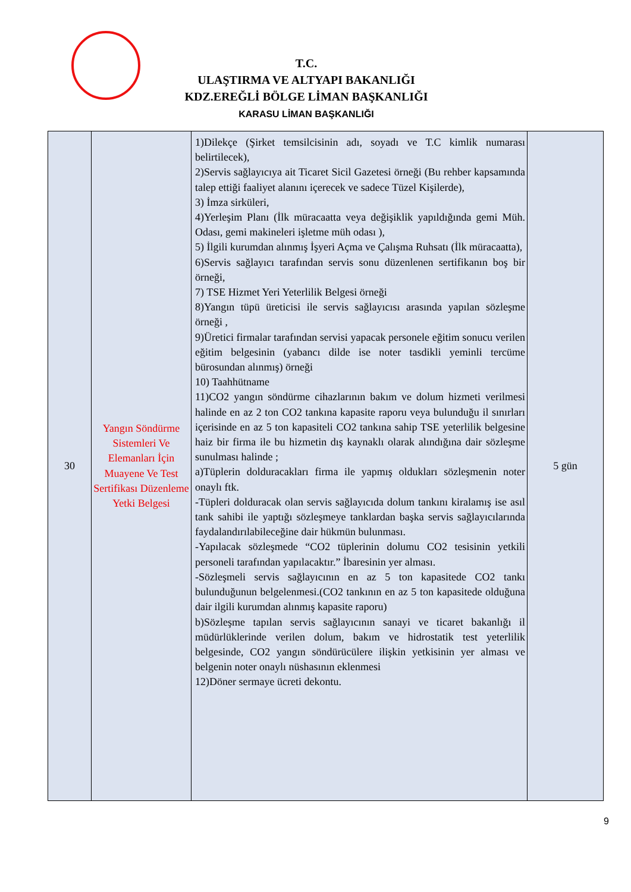T.C.
ULAŞTIRMA VE ALTYAPI BAKANLIĞI
KDZ.EREĞLİ BÖLGE LİMAN BAŞKANLIĞI
KARASU LİMAN BAŞKANLIĞI
| 30 | Yangın Söndürme Sistemleri Ve Elemanları İçin Muayene Ve Test Sertifikası Düzenleme Yetki Belgesi | 1)Dilekçe (Şirket temsilcisinin adı, soyadı ve T.C kimlik numarası belirtilecek), 2)Servis sağlayıcıya ait Ticaret Sicil Gazetesi örneği (Bu rehber kapsamında talep ettiği faaliyet alanını içerecek ve sadece Tüzel Kişilerde), 3) İmza sirküleri, 4)Yerleşim Planı (İlk müracaatta veya değişiklik yapıldığında gemi Müh. Odası, gemi makineleri işletme müh odası ), 5) İlgili kurumdan alınmış İşyeri Açma ve Çalışma Ruhsatı (İlk müracaatta), 6)Servis sağlayıcı tarafından servis sonu düzenlenen sertifikanın boş bir örneği, 7) TSE Hizmet Yeri Yeterlilik Belgesi örneği 8)Yangın tüpü üreticisi ile servis sağlayıcısı arasında yapılan sözleşme örneği , 9)Üretici firmalar tarafından servisi yapacak personele eğitim sonucu verilen eğitim belgesinin (yabancı dilde ise noter tasdikli yeminli tercüme bürosundan alınmış) örneği 10) Taahhütname 11)CO2 yangın söndürme cihazlarının bakım ve dolum hizmeti verilmesi halinde en az 2 ton CO2 tankına kapasite raporu veya bulunduğu il sınırları içerisinde en az 5 ton kapasiteli CO2 tankına sahip TSE yeterlilik belgesine haiz bir firma ile bu hizmetin dış kaynaklı olarak alındığına dair sözleşme sunulması halinde ; a)Tüplerin dolduracakları firma ile yapmış oldukları sözleşmenin noter onaylı ftk. -Tüpleri dolduracak olan servis sağlayıcıda dolum tankını kiralamış ise asıl tank sahibi ile yaptığı sözleşmeye tanklardan başka servis sağlayıcılarında faydalandırılabileceğine dair hükmün bulunması. -Yapılacak sözleşmede “CO2 tüplerinin dolumu CO2 tesisinin yetkili personeli tarafından yapılacaktır.” İbaresinin yer alması. -Sözleşmeli servis sağlayıcının en az 5 ton kapasitede CO2 tankı bulunduğunun belgelenmesi.(CO2 tankının en az 5 ton kapasitede olduğuna dair ilgili kurumdan alınmış kapasite raporu) b)Sözleşme tapılan servis sağlayıcının sanayi ve ticaret bakanlığı il müdürlüklerinde verilen dolum, bakım ve hidrostatik test yeterlilik belgesinde, CO2 yangın söndürücülere ilişkin yetkisinin yer alması ve belgenin noter onaylı nüshasının eklenmesi 12)Döner sermaye ücreti dekontu. | 5 gün |
9